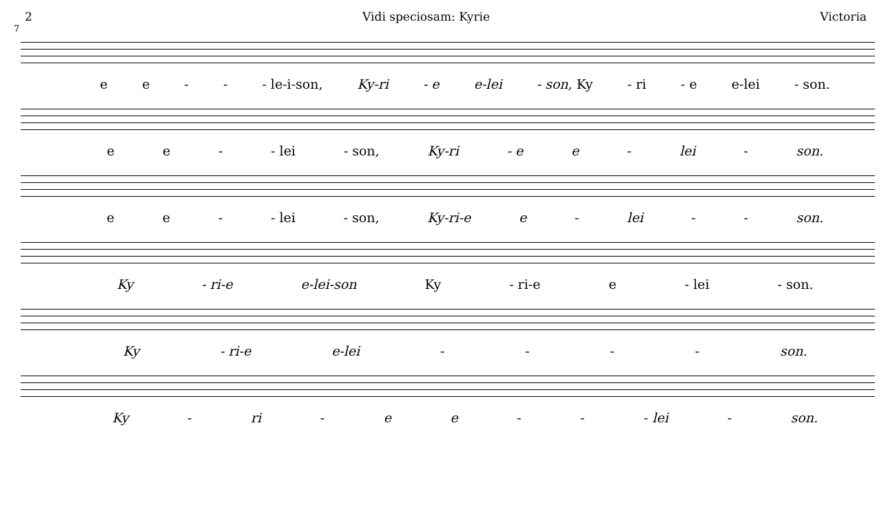2 Vidi speciosam: Kyrie Victoria
7
ee - - - le-i-son, Ky-ri - e e-lei - son, Ky - ri - e e-lei - son.
ee - - lei - son, Ky-ri - e e - lei - son.
ee - - lei - son, Ky-ri-e e - lei - - son.
Ky - ri-e e-lei-son Ky - ri-e e - lei - son.
Ky - ri-e e-lei - - - - son.
Ky - ri - ee - - - lei - son.